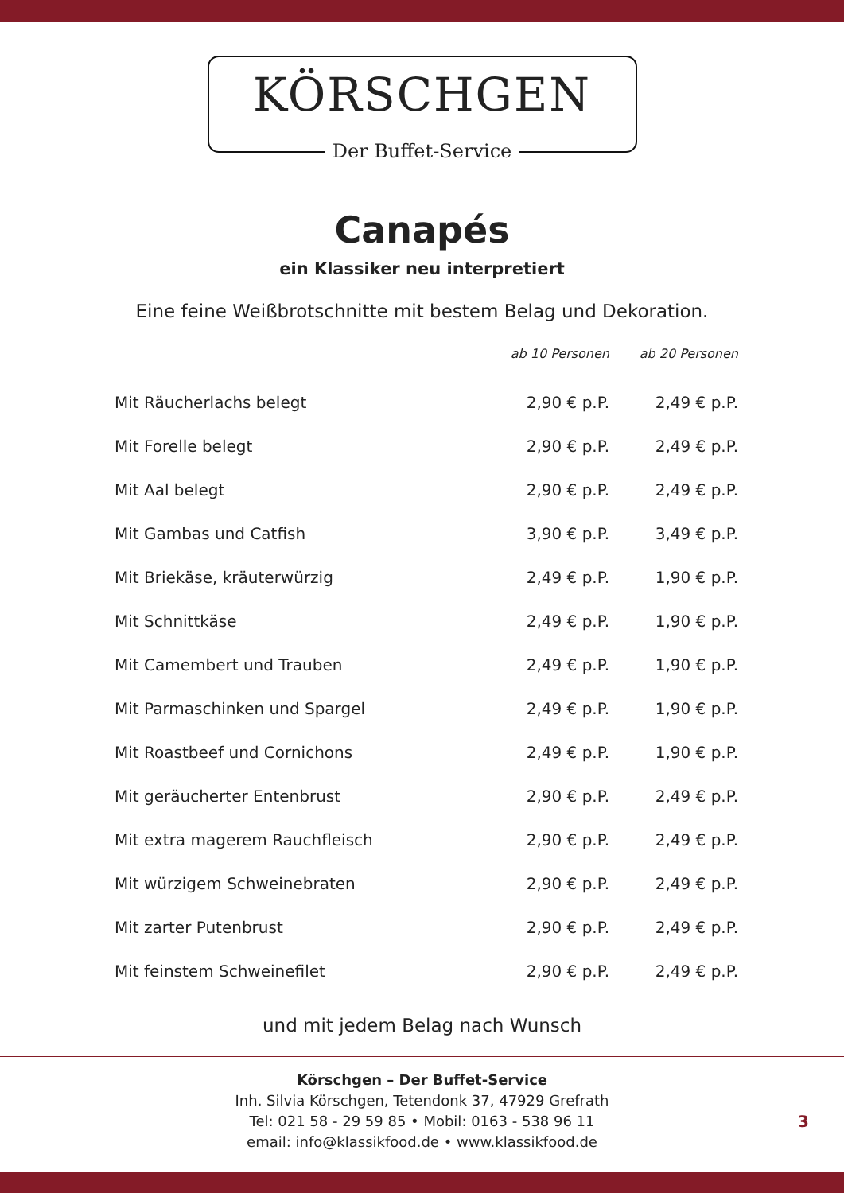KÖRSCHGEN
Der Buffet-Service
Canapés
ein Klassiker neu interpretiert
Eine feine Weißbrotschnitte mit bestem Belag und Dekoration.
| | ab 10 Personen | ab 20 Personen |
| --- | --- | --- |
| Mit Räucherlachs belegt | 2,90 € p.P. | 2,49 € p.P. |
| Mit Forelle belegt | 2,90 € p.P. | 2,49 € p.P. |
| Mit Aal belegt | 2,90 € p.P. | 2,49 € p.P. |
| Mit Gambas und Catfish | 3,90 € p.P. | 3,49 € p.P. |
| Mit Briekäse, kräuterwürzig | 2,49 € p.P. | 1,90 € p.P. |
| Mit Schnittkäse | 2,49 € p.P. | 1,90 € p.P. |
| Mit Camembert und Trauben | 2,49 € p.P. | 1,90 € p.P. |
| Mit Parmaschinken und Spargel | 2,49 € p.P. | 1,90 € p.P. |
| Mit Roastbeef und Cornichons | 2,49 € p.P. | 1,90 € p.P. |
| Mit geräucherter Entenbrust | 2,90 € p.P. | 2,49 € p.P. |
| Mit extra magerem Rauchfleisch | 2,90 € p.P. | 2,49 € p.P. |
| Mit würzigem Schweinebraten | 2,90 € p.P. | 2,49 € p.P. |
| Mit zarter Putenbrust | 2,90 € p.P. | 2,49 € p.P. |
| Mit feinstem Schweinefilet | 2,90 € p.P. | 2,49 € p.P. |
und mit jedem Belag nach Wunsch
Körschgen – Der Buffet-Service
Inh. Silvia Körschgen, Tetendonk 37, 47929 Grefrath
Tel: 021 58 - 29 59 85 • Mobil: 0163 - 538 96 11
email: info@klassikfood.de • www.klassikfood.de
3